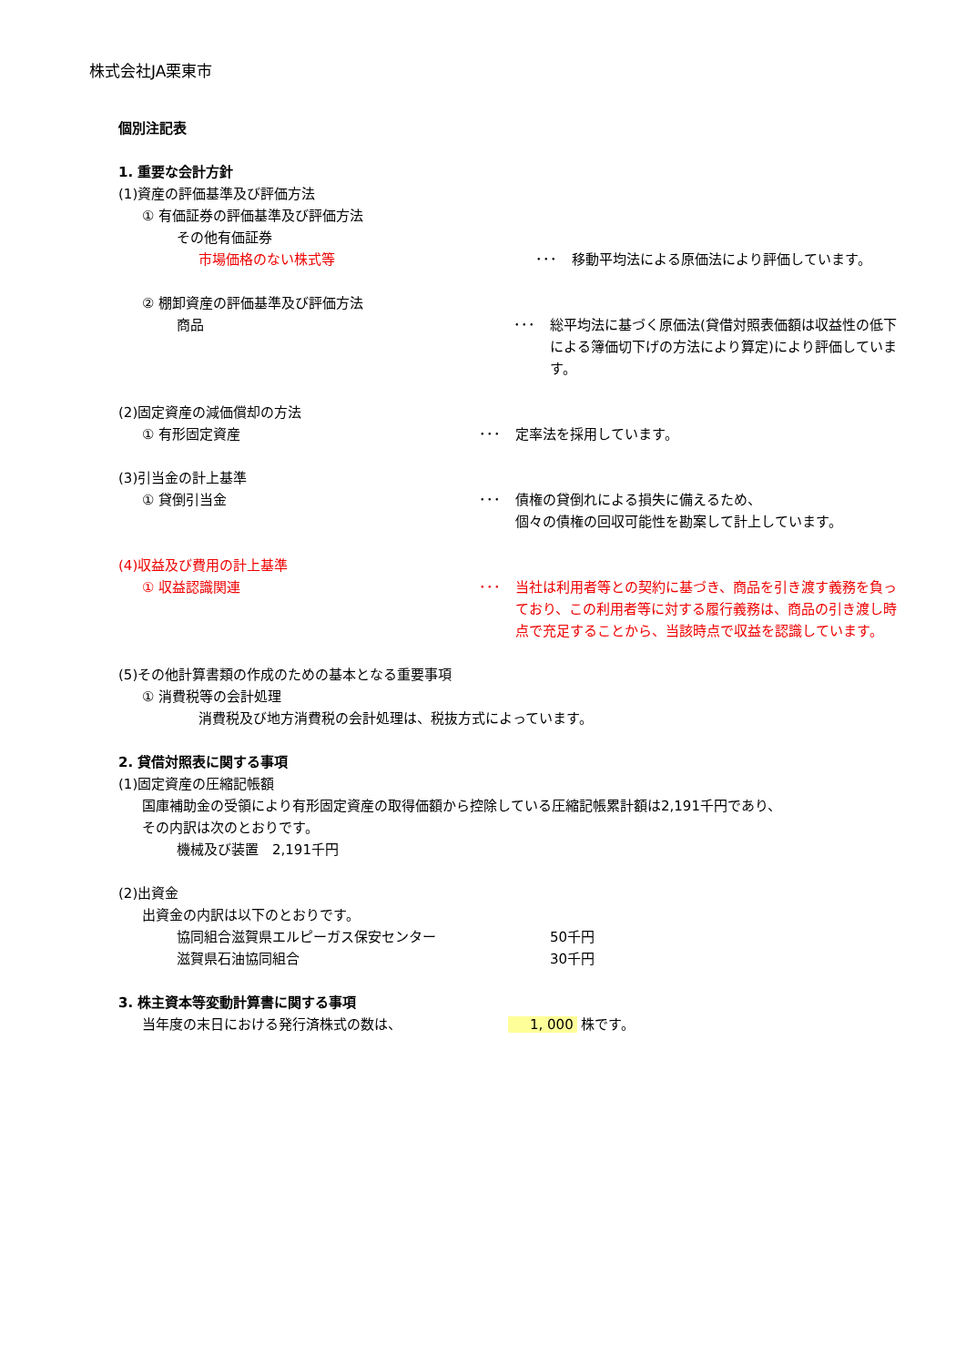株式会社JA栗東市
個別注記表
1. 重要な会計方針
(1)資産の評価基準及び評価方法
① 有価証券の評価基準及び評価方法
その他有価証券
市場価格のない株式等
･･･
移動平均法による原価法により評価しています。
② 棚卸資産の評価基準及び評価方法
商品 ･･･
総平均法に基づく原価法(貸借対照表価額は収益性の低下による簿価切下げの方法により算定)により評価しています。
(2)固定資産の減価償却の方法
① 有形固定資産 ･･･
定率法を採用しています。
(3)引当金の計上基準
① 貸倒引当金 ･･･
債権の貸倒れによる損失に備えるため、
個々の債権の回収可能性を勘案して計上しています。
(4)収益及び費用の計上基準
① 収益認識関連 ･･･
当社は利用者等との契約に基づき、商品を引き渡す義務を負っており、この利用者等に対する履行義務は、商品の引き渡し時点で充足することから、当該時点で収益を認識しています。
(5)その他計算書類の作成のための基本となる重要事項
① 消費税等の会計処理
消費税及び地方消費税の会計処理は、税抜方式によっています。
2. 貸借対照表に関する事項
(1)固定資産の圧縮記帳額
国庫補助金の受領により有形固定資産の取得価額から控除している圧縮記帳累計額は2,191千円であり、
その内訳は次のとおりです。
機械及び装置　2,191千円
(2)出資金
出資金の内訳は以下のとおりです。
協同組合滋賀県エルピーガス保安センター
50千円
滋賀県石油協同組合
30千円
3. 株主資本等変動計算書に関する事項
当年度の末日における発行済株式の数は、
1, 000 株です。